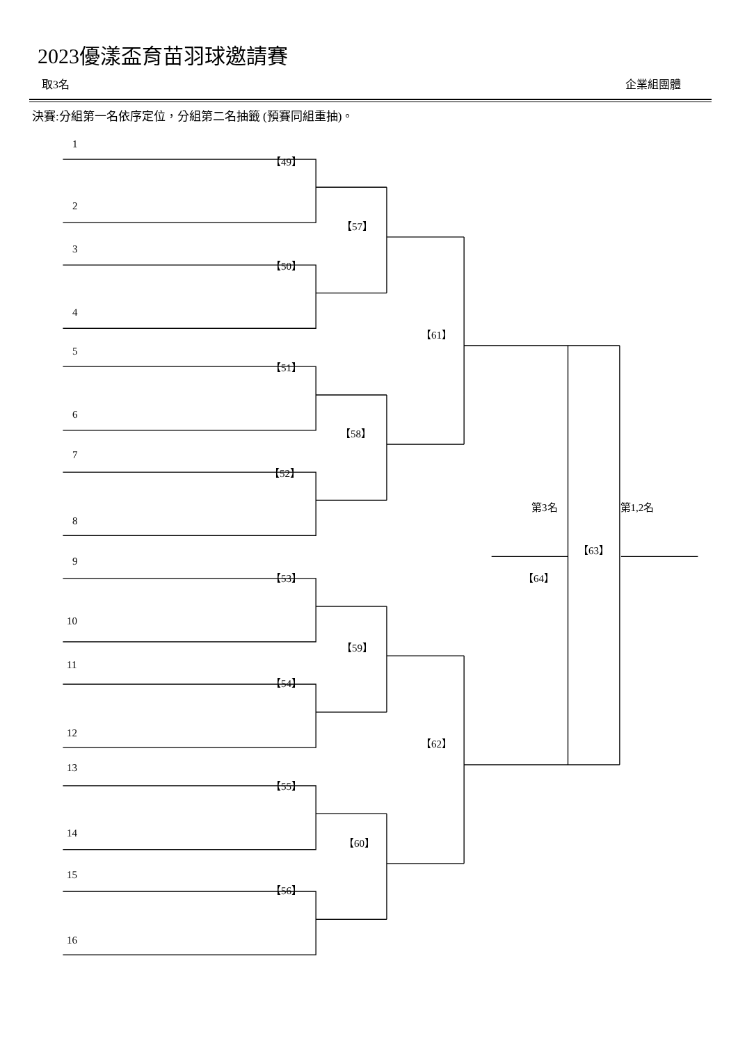2023優漾盃育苗羽球邀請賽
取3名 企業組團體
決賽:分組第一名依序定位，分組第二名抽籤 (預賽同組重抽)。
1
【49】
2
【57】
3
【50】
4
【61】
5
【51】
6
【58】
7
【52】
第3名 第1,2名
8
【63】
9
【53】 【64】
10
【59】
11
【54】
12
【62】
13
【55】
14
【60】
15
【56】
16